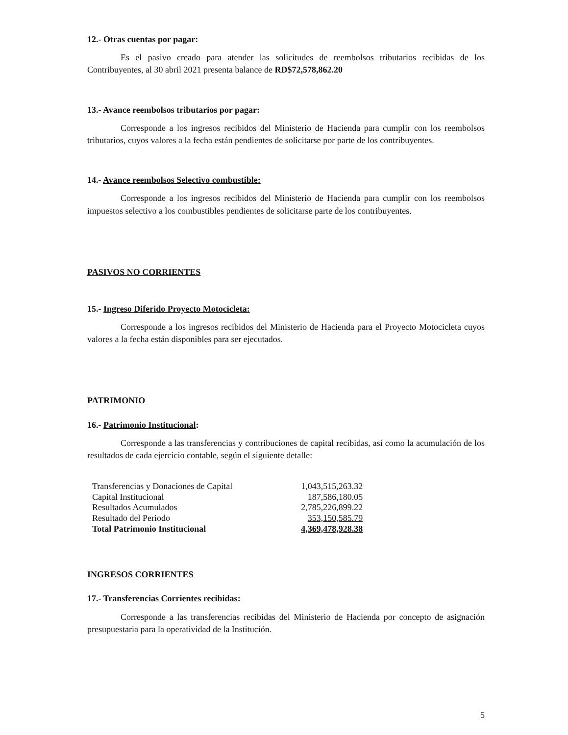12.- Otras cuentas por pagar:
Es el pasivo creado para atender las solicitudes de reembolsos tributarios recibidas de los Contribuyentes, al 30 abril 2021 presenta balance de RD$72,578,862.20
13.- Avance reembolsos tributarios por pagar:
Corresponde a los ingresos recibidos del Ministerio de Hacienda para cumplir con los reembolsos tributarios, cuyos valores a la fecha están pendientes de solicitarse por parte de los contribuyentes.
14.- Avance reembolsos Selectivo combustible:
Corresponde a los ingresos recibidos del Ministerio de Hacienda para cumplir con los reembolsos impuestos selectivo a los combustibles pendientes de solicitarse parte de los contribuyentes.
PASIVOS NO CORRIENTES
15.- Ingreso Diferido Proyecto Motocicleta:
Corresponde a los ingresos recibidos del Ministerio de Hacienda para el Proyecto Motocicleta cuyos valores a la fecha están disponibles para ser ejecutados.
PATRIMONIO
16.- Patrimonio Institucional:
Corresponde a las transferencias y contribuciones de capital recibidas, así como la acumulación de los resultados de cada ejercicio contable, según el siguiente detalle:
| Transferencias y Donaciones de Capital | 1,043,515,263.32 |
| Capital Institucional | 187,586,180.05 |
| Resultados Acumulados | 2,785,226,899.22 |
| Resultado del Periodo | 353,150,585.79 |
| Total Patrimonio Institucional | 4,369,478,928.38 |
INGRESOS CORRIENTES
17.- Transferencias Corrientes recibidas:
Corresponde a las transferencias recibidas del Ministerio de Hacienda por concepto de asignación presupuestaria para la operatividad de la Institución.
5